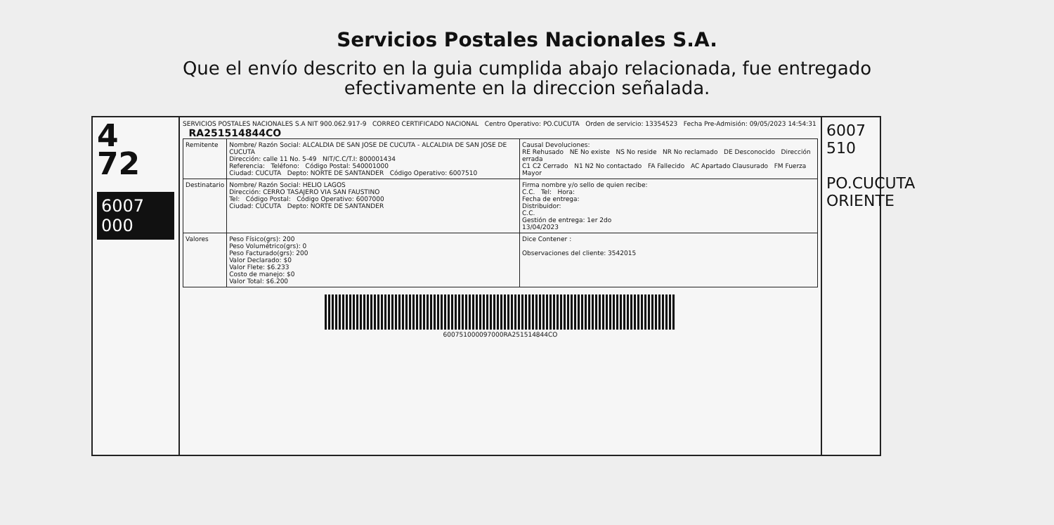Servicios Postales Nacionales S.A.
Que el envío descrito en la guia cumplida abajo relacionada, fue entregado
efectivamente en la direccion señalada.
4
72
6007 000
SERVICIOS POSTALES NACIONALES S.A NIT 900.062.917-9 CORREO CERTIFICADO NACIONAL Centro Operativo: PO.CUCUTA Orden de servicio: 13354523 Fecha Pre-Admisión: 09/05/2023 14:54:31 RA251514844CO
| Remitente | Nombre/ Razón Social: ALCALDIA DE SAN JOSE DE CUCUTA - ALCALDIA DE SAN JOSE DE CUCUTA Dirección: calle 11 No. 5-49 NIT/C.C/T.I: 800001434 Referencia: Teléfono: Código Postal: 540001000 Ciudad: CUCUTA Depto: NORTE DE SANTANDER Código Operativo: 6007510 | Causal Devoluciones: RE Rehusado NE No existe NS No reside NR No reclamado DE Desconocido Dirección errada C1 C2 Cerrado N1 N2 No contactado FA Fallecido AC Apartado Clausurado FM Fuerza Mayor |
| Destinatario | Nombre/ Razón Social: HELIO LAGOS Dirección: CERRO TASAJERO VIA SAN FAUSTINO Tel: Código Postal: Código Operativo: 6007000 Ciudad: CUCUTA Depto: NORTE DE SANTANDER | Firma nombre y/o sello de quien recibe: C.C. Tel: Hora: Fecha de entrega: Distribuidor: C.C. Gestión de entrega: 1er 2do 13/04/2023 |
| Valores | Peso Físico(grs): 200 Peso Volumétrico(grs): 0 Peso Facturado(grs): 200 Valor Declarado: $0 Valor Flete: $6.233 Costo de manejo: $0 Valor Total: $6.200 | Dice Contener : Observaciones del cliente: 3542015 |
600751000097000RA251514844CO
6007 510
PO.CUCUTA ORIENTE